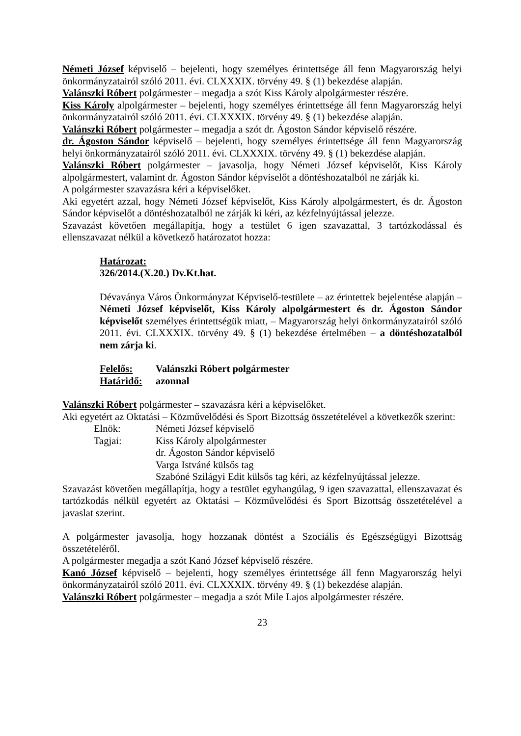Németi József képviselő – bejelenti, hogy személyes érintettsége áll fenn Magyarország helyi önkormányzatairól szóló 2011. évi. CLXXXIX. törvény 49. § (1) bekezdése alapján.
Valánszki Róbert polgármester – megadja a szót Kiss Károly alpolgármester részére.
Kiss Károly alpolgármester – bejelenti, hogy személyes érintettsége áll fenn Magyarország helyi önkormányzatairól szóló 2011. évi. CLXXXIX. törvény 49. § (1) bekezdése alapján.
Valánszki Róbert polgármester – megadja a szót dr. Ágoston Sándor képviselő részére.
dr. Ágoston Sándor képviselő – bejelenti, hogy személyes érintettsége áll fenn Magyarország helyi önkormányzatairól szóló 2011. évi. CLXXXIX. törvény 49. § (1) bekezdése alapján.
Valánszki Róbert polgármester – javasolja, hogy Németi József képviselőt, Kiss Károly alpolgármestert, valamint dr. Ágoston Sándor képviselőt a döntéshozatalból ne zárják ki.
A polgármester szavazásra kéri a képviselőket.
Aki egyetért azzal, hogy Németi József képviselőt, Kiss Károly alpolgármestert, és dr. Ágoston Sándor képviselőt a döntéshozatalból ne zárják ki kéri, az kézfelnyújtással jelezze.
Szavazást követően megállapítja, hogy a testület 6 igen szavazattal, 3 tartózkodással és ellenszavazat nélkül a következő határozatot hozza:
Határozat:
326/2014.(X.20.) Dv.Kt.hat.
Dévaványa Város Önkormányzat Képviselő-testülete – az érintettek bejelentése alapján – Németi József képviselőt, Kiss Károly alpolgármestert és dr. Ágoston Sándor képviselőt személyes érintettségük miatt, – Magyarország helyi önkormányzatairól szóló 2011. évi. CLXXXIX. törvény 49. § (1) bekezdése értelmében – a döntéshozatalból nem zárja ki.
Felelős: Valánszki Róbert polgármester
Határidő: azonnal
Valánszki Róbert polgármester – szavazásra kéri a képviselőket.
Aki egyetért az Oktatási – Közművelődési és Sport Bizottság összetételével a következők szerint:
Elnök: Németi József képviselő
Tagjai: Kiss Károly alpolgármester
dr. Ágoston Sándor képviselő
Varga Istváné külsős tag
Szabóné Szilágyi Edit külsős tag kéri, az kézfelnyújtással jelezze.
Szavazást követően megállapítja, hogy a testület egyhangúlag, 9 igen szavazattal, ellenszavazat és tartózkodás nélkül egyetért az Oktatási – Közművelődési és Sport Bizottság összetételével a javaslat szerint.
A polgármester javasolja, hogy hozzanak döntést a Szociális és Egészségügyi Bizottság összetételéről.
A polgármester megadja a szót Kanó József képviselő részére.
Kanó József képviselő – bejelenti, hogy személyes érintettsége áll fenn Magyarország helyi önkormányzatairól szóló 2011. évi. CLXXXIX. törvény 49. § (1) bekezdése alapján.
Valánszki Róbert polgármester – megadja a szót Mile Lajos alpolgármester részére.
23